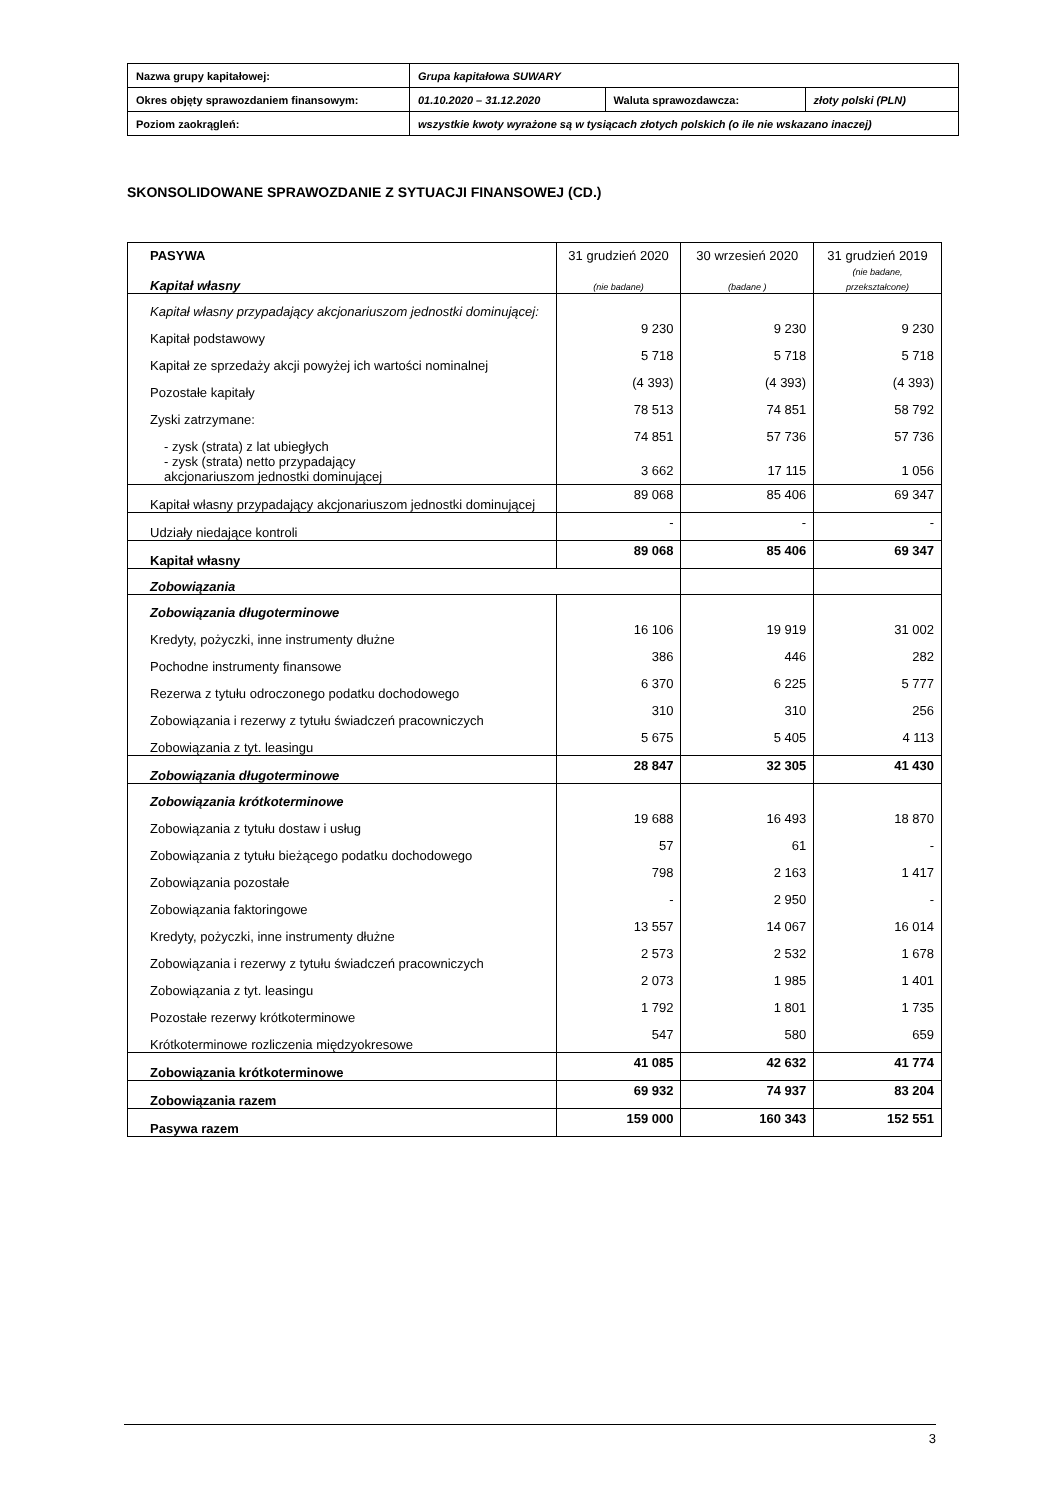| Nazwa grupy kapitałowej: | Grupa kapitałowa SUWARY | | |
| Okres objęty sprawozdaniem finansowym: | 01.10.2020 – 31.12.2020 | Waluta sprawozdawcza: | złoty polski (PLN) |
| Poziom zaokrągleń: | wszystkie kwoty wyrażone są w tysiącach złotych polskich (o ile nie wskazano inaczej) | | |
SKONSOLIDOWANE SPRAWOZDANIE Z SYTUACJI FINANSOWEJ (CD.)
| PASYWA Kapitał własny | 31 grudzień 2020 (nie badane) | 30 wrzesień 2020 (badane ) | 31 grudzień 2019 (nie badane, przekształcone) |
| Kapitał własny przypadający akcjonariuszom jednostki dominującej: | | | |
| Kapitał podstawowy | 9 230 | 9 230 | 9 230 |
| Kapitał ze sprzedaży akcji powyżej ich wartości nominalnej | 5 718 | 5 718 | 5 718 |
| Pozostałe kapitały | (4 393) | (4 393) | (4 393) |
| Zyski zatrzymane: | 78 513 | 74 851 | 58 792 |
| - zysk (strata) z lat ubiegłych | 74 851 | 57 736 | 57 736 |
| - zysk (strata) netto przypadający akcjonariuszom jednostki dominującej | 3 662 | 17 115 | 1 056 |
| Kapitał własny przypadający akcjonariuszom jednostki dominującej | 89 068 | 85 406 | 69 347 |
| Udziały niedające kontroli | - | - | - |
| Kapitał własny | 89 068 | 85 406 | 69 347 |
| Zobowiązania | | | |
| Zobowiązania długoterminowe | | | |
| Kredyty, pożyczki, inne instrumenty dłużne | 16 106 | 19 919 | 31 002 |
| Pochodne instrumenty finansowe | 386 | 446 | 282 |
| Rezerwa z tytułu odroczonego podatku dochodowego | 6 370 | 6 225 | 5 777 |
| Zobowiązania i rezerwy z tytułu świadczeń pracowniczych | 310 | 310 | 256 |
| Zobowiązania z tyt. leasingu | 5 675 | 5 405 | 4 113 |
| Zobowiązania długoterminowe | 28 847 | 32 305 | 41 430 |
| Zobowiązania krótkoterminowe | | | |
| Zobowiązania z tytułu dostaw i usług | 19 688 | 16 493 | 18 870 |
| Zobowiązania z tytułu bieżącego podatku dochodowego | 57 | 61 | - |
| Zobowiązania pozostałe | 798 | 2 163 | 1 417 |
| Zobowiązania faktoringowe | - | 2 950 | - |
| Kredyty, pożyczki, inne instrumenty dłużne | 13 557 | 14 067 | 16 014 |
| Zobowiązania i rezerwy z tytułu świadczeń pracowniczych | 2 573 | 2 532 | 1 678 |
| Zobowiązania z tyt. leasingu | 2 073 | 1 985 | 1 401 |
| Pozostałe rezerwy krótkoterminowe | 1 792 | 1 801 | 1 735 |
| Krótkoterminowe rozliczenia międzyokresowe | 547 | 580 | 659 |
| Zobowiązania krótkoterminowe | 41 085 | 42 632 | 41 774 |
| Zobowiązania razem | 69 932 | 74 937 | 83 204 |
| Pasywa razem | 159 000 | 160 343 | 152 551 |
3